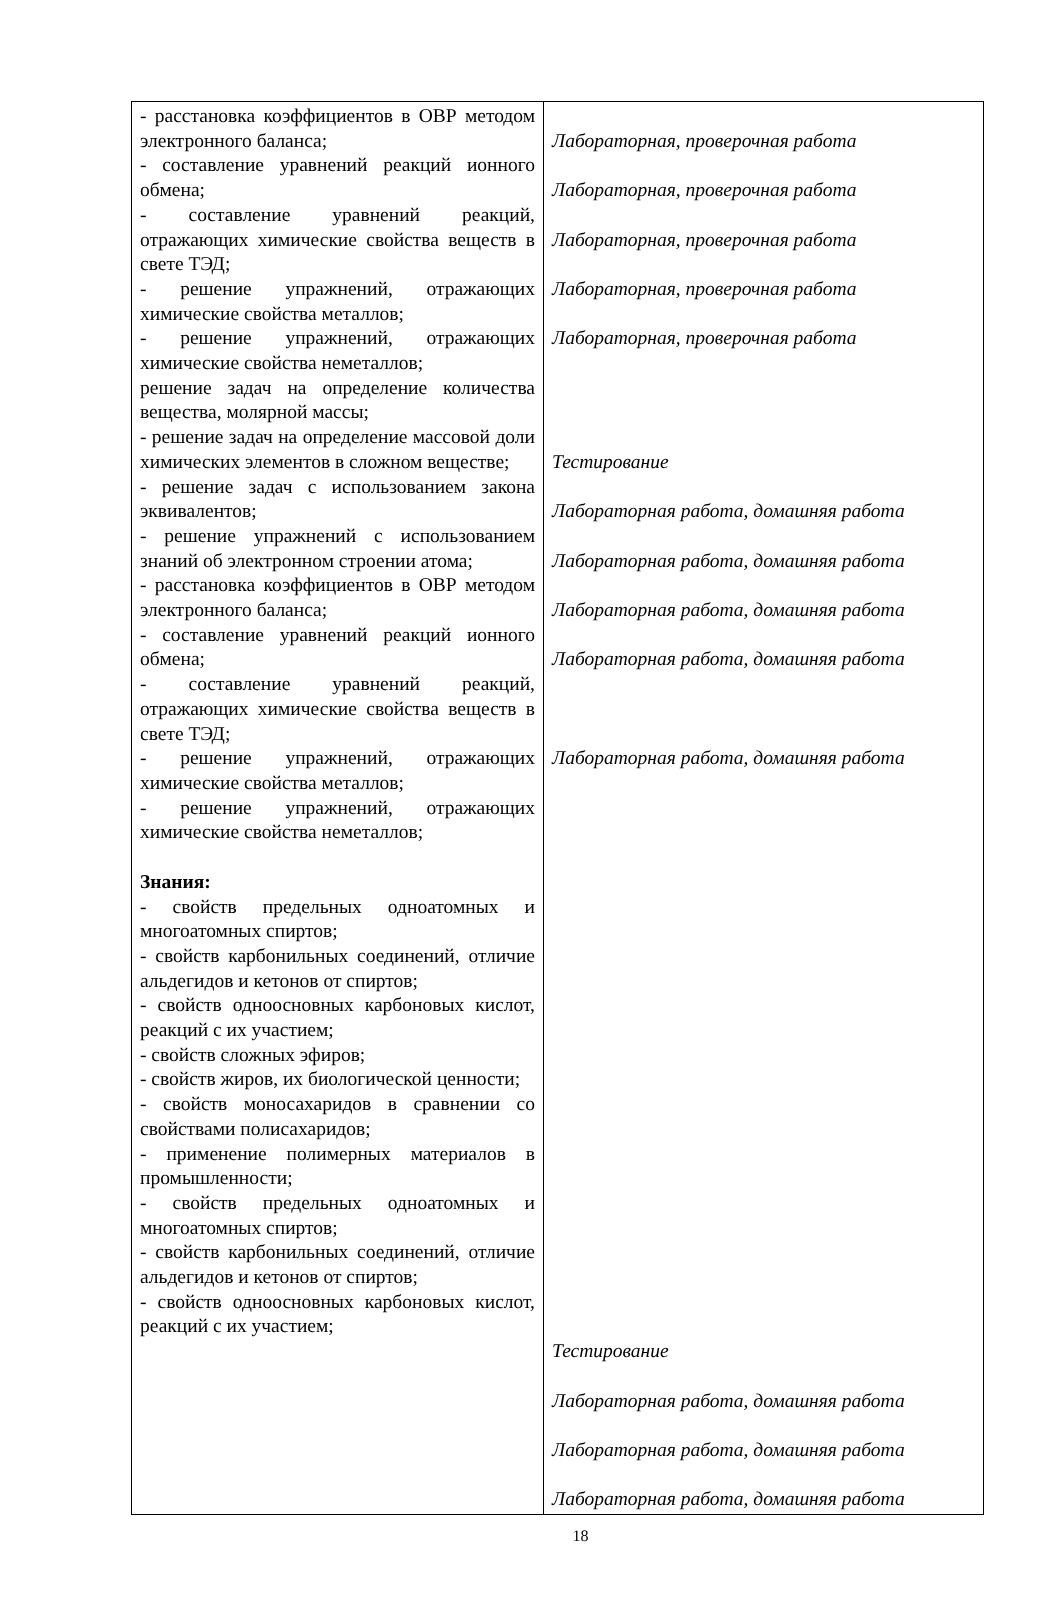| - расстановка коэффициентов в ОВР методом электронного баланса; - составление уравнений реакций ионного обмена; - составление уравнений реакций, отражающих химические свойства веществ в свете ТЭД; - решение упражнений, отражающих химические свойства металлов; - решение упражнений, отражающих химические свойства неметаллов; решение задач на определение количества вещества, молярной массы; - решение задач на определение массовой доли химических элементов в сложном веществе; - решение задач с использованием закона эквивалентов; - решение упражнений с использованием знаний об электронном строении атома; - расстановка коэффициентов в ОВР методом электронного баланса; - составление уравнений реакций ионного обмена; - составление уравнений реакций, отражающих химические свойства веществ в свете ТЭД; - решение упражнений, отражающих химические свойства металлов; - решение упражнений, отражающих химические свойства неметаллов; Знания: - свойств предельных одноатомных и многоатомных спиртов; - свойств карбонильных соединений, отличие альдегидов и кетонов от спиртов; - свойств одноосновных карбоновых кислот, реакций с их участием; - свойств сложных эфиров; - свойств жиров, их биологической ценности; - свойств моносахаридов в сравнении со свойствами полисахаридов; - применение полимерных материалов в промышленности; - свойств предельных одноатомных и многоатомных спиртов; - свойств карбонильных соединений, отличие альдегидов и кетонов от спиртов; - свойств одноосновных карбоновых кислот, реакций с их участием; | Лабораторная, проверочная работа Лабораторная, проверочная работа Лабораторная, проверочная работа Лабораторная, проверочная работа Лабораторная, проверочная работа Тестирование Лабораторная работа, домашняя работа Лабораторная работа, домашняя работа Лабораторная работа, домашняя работа Лабораторная работа, домашняя работа Лабораторная работа, домашняя работа Тестирование Лабораторная работа, домашняя работа Лабораторная работа, домашняя работа Лабораторная работа, домашняя работа |
18